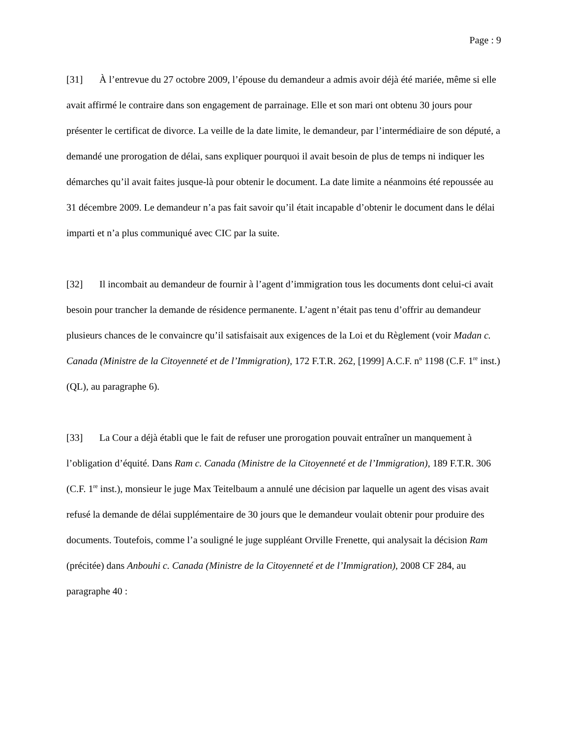Page : 9
[31] À l’entrevue du 27 octobre 2009, l’épouse du demandeur a admis avoir déjà été mariée, même si elle avait affirmé le contraire dans son engagement de parrainage. Elle et son mari ont obtenu 30 jours pour présenter le certificat de divorce. La veille de la date limite, le demandeur, par l’intermédiaire de son député, a demandé une prorogation de délai, sans expliquer pourquoi il avait besoin de plus de temps ni indiquer les démarches qu’il avait faites jusque-là pour obtenir le document. La date limite a néanmoins été repoussée au 31 décembre 2009. Le demandeur n’a pas fait savoir qu’il était incapable d’obtenir le document dans le délai imparti et n’a plus communiqué avec CIC par la suite.
[32] Il incombait au demandeur de fournir à l’agent d’immigration tous les documents dont celui-ci avait besoin pour trancher la demande de résidence permanente. L’agent n’était pas tenu d’offrir au demandeur plusieurs chances de le convaincre qu’il satisfaisait aux exigences de la Loi et du Règlement (voir Madan c. Canada (Ministre de la Citoyenneté et de l’Immigration), 172 F.T.R. 262, [1999] A.C.F. n<sup>o</sup> 1198 (C.F. 1<sup>re</sup> inst.) (QL), au paragraphe 6).
[33] La Cour a déjà établi que le fait de refuser une prorogation pouvait entraîner un manquement à l’obligation d’équité. Dans Ram c. Canada (Ministre de la Citoyenneté et de l’Immigration), 189 F.T.R. 306 (C.F. 1<sup>re</sup> inst.), monsieur le juge Max Teitelbaum a annulé une décision par laquelle un agent des visas avait refusé la demande de délai supplémentaire de 30 jours que le demandeur voulait obtenir pour produire des documents. Toutefois, comme l’a souligné le juge suppléant Orville Frenette, qui analysait la décision Ram (précitée) dans Anbouhi c. Canada (Ministre de la Citoyenneté et de l’Immigration), 2008 CF 284, au paragraphe 40 :